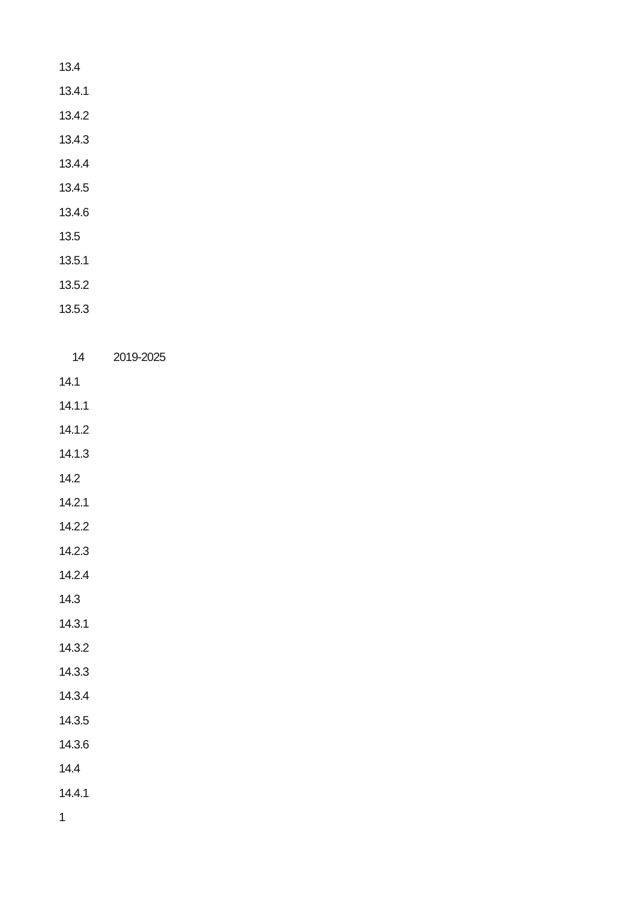13.4
13.4.1
13.4.2
13.4.3
13.4.4
13.4.5
13.4.6
13.5
13.5.1
13.5.2
13.5.3
14 2019-2025
14.1
14.1.1
14.1.2
14.1.3
14.2
14.2.1
14.2.2
14.2.3
14.2.4
14.3
14.3.1
14.3.2
14.3.3
14.3.4
14.3.5
14.3.6
14.4
14.4.1
1